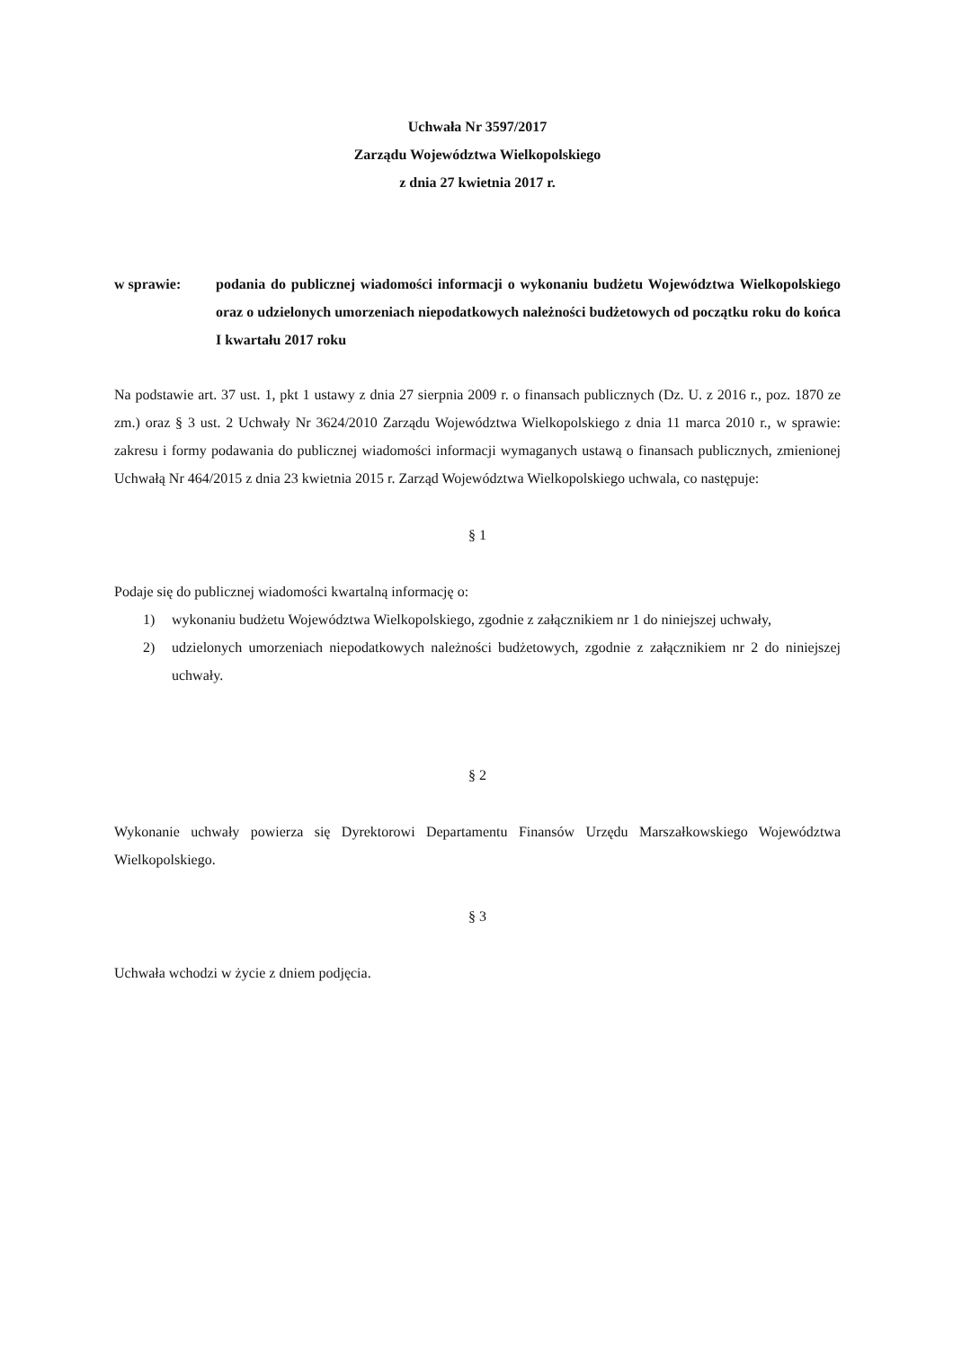Uchwała Nr 3597/2017
Zarządu Województwa Wielkopolskiego
z dnia 27 kwietnia 2017 r.
w sprawie: podania do publicznej wiadomości informacji o wykonaniu budżetu Województwa Wielkopolskiego oraz o udzielonych umorzeniach niepodatkowych należności budżetowych od początku roku do końca I kwartału 2017 roku
Na podstawie art. 37 ust. 1, pkt 1 ustawy z dnia 27 sierpnia 2009 r. o finansach publicznych (Dz. U. z 2016 r., poz. 1870 ze zm.) oraz § 3 ust. 2 Uchwały Nr 3624/2010 Zarządu Województwa Wielkopolskiego z dnia 11 marca 2010 r., w sprawie: zakresu i formy podawania do publicznej wiadomości informacji wymaganych ustawą o finansach publicznych, zmienionej Uchwałą Nr 464/2015 z dnia 23 kwietnia 2015 r. Zarząd Województwa Wielkopolskiego uchwala, co następuje:
§ 1
Podaje się do publicznej wiadomości kwartalną informację o:
1) wykonaniu budżetu Województwa Wielkopolskiego, zgodnie z załącznikiem nr 1 do niniejszej uchwały,
2) udzielonych umorzeniach niepodatkowych należności budżetowych, zgodnie z załącznikiem nr 2 do niniejszej uchwały.
§ 2
Wykonanie uchwały powierza się Dyrektorowi Departamentu Finansów Urzędu Marszałkowskiego Województwa Wielkopolskiego.
§ 3
Uchwała wchodzi w życie z dniem podjęcia.